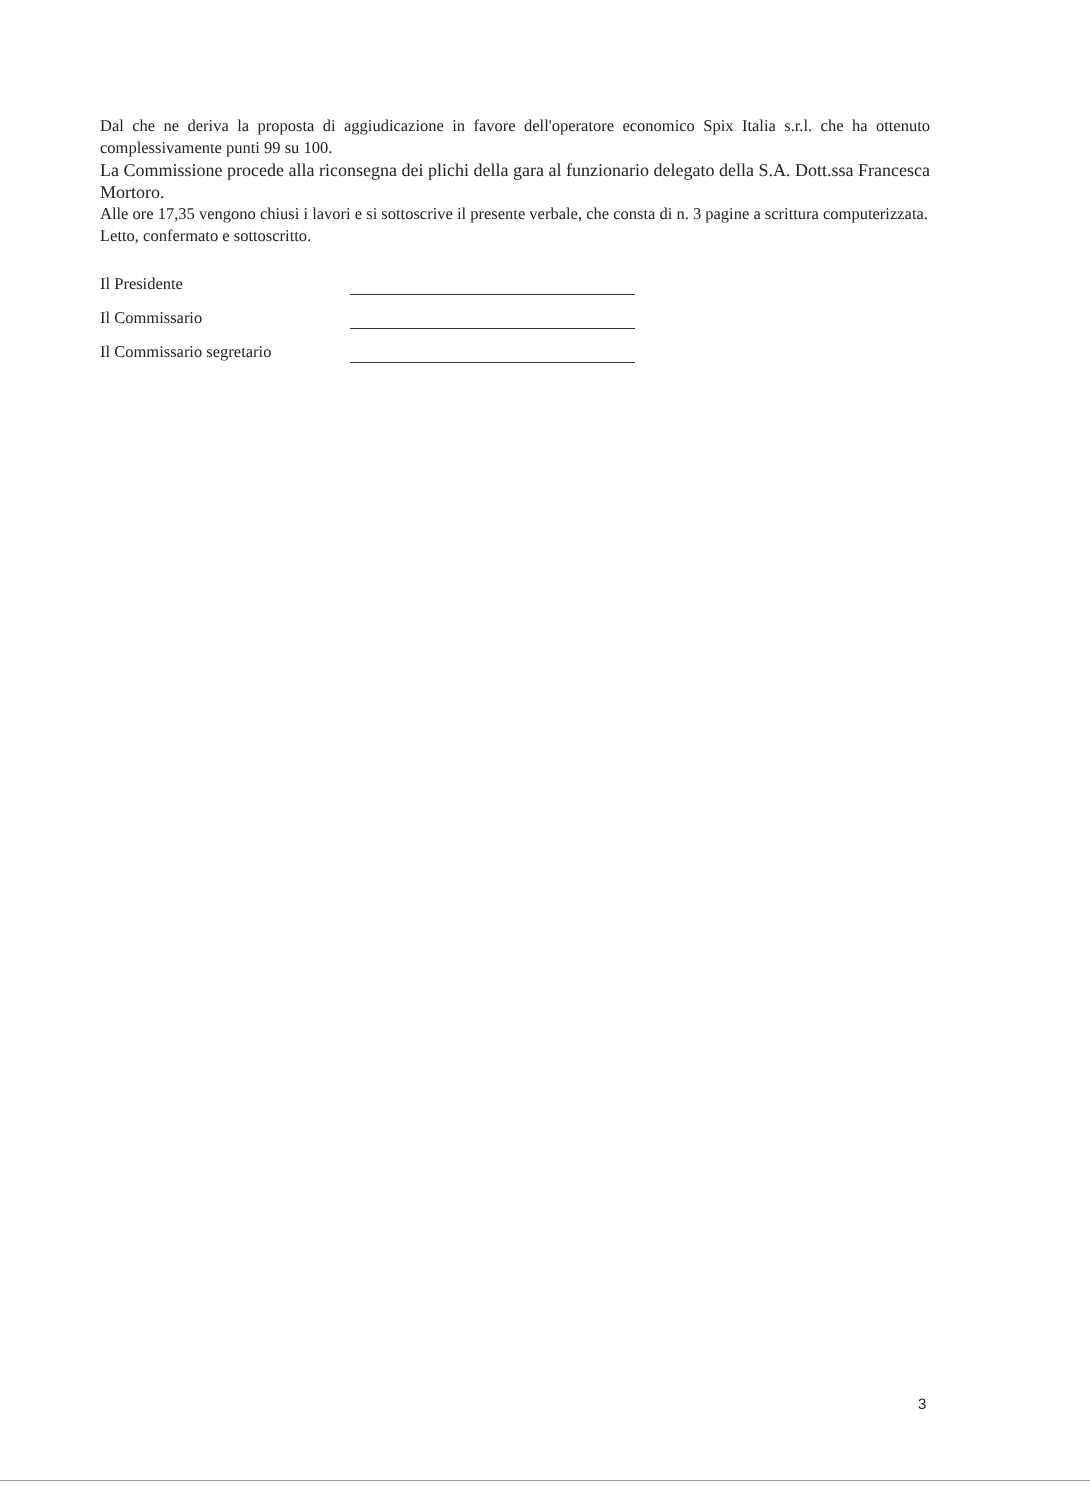Dal che ne deriva la proposta di aggiudicazione in favore dell'operatore economico Spix Italia s.r.l. che ha ottenuto complessivamente punti 99 su 100.
La Commissione procede alla riconsegna dei plichi della gara al funzionario delegato della S.A. Dott.ssa Francesca Mortoro.
Alle ore 17,35 vengono chiusi i lavori e si sottoscrive il presente verbale, che consta di n. 3 pagine a scrittura computerizzata.
Letto, confermato e sottoscritto.
Il Presidente
Il Commissario
Il Commissario segretario
3